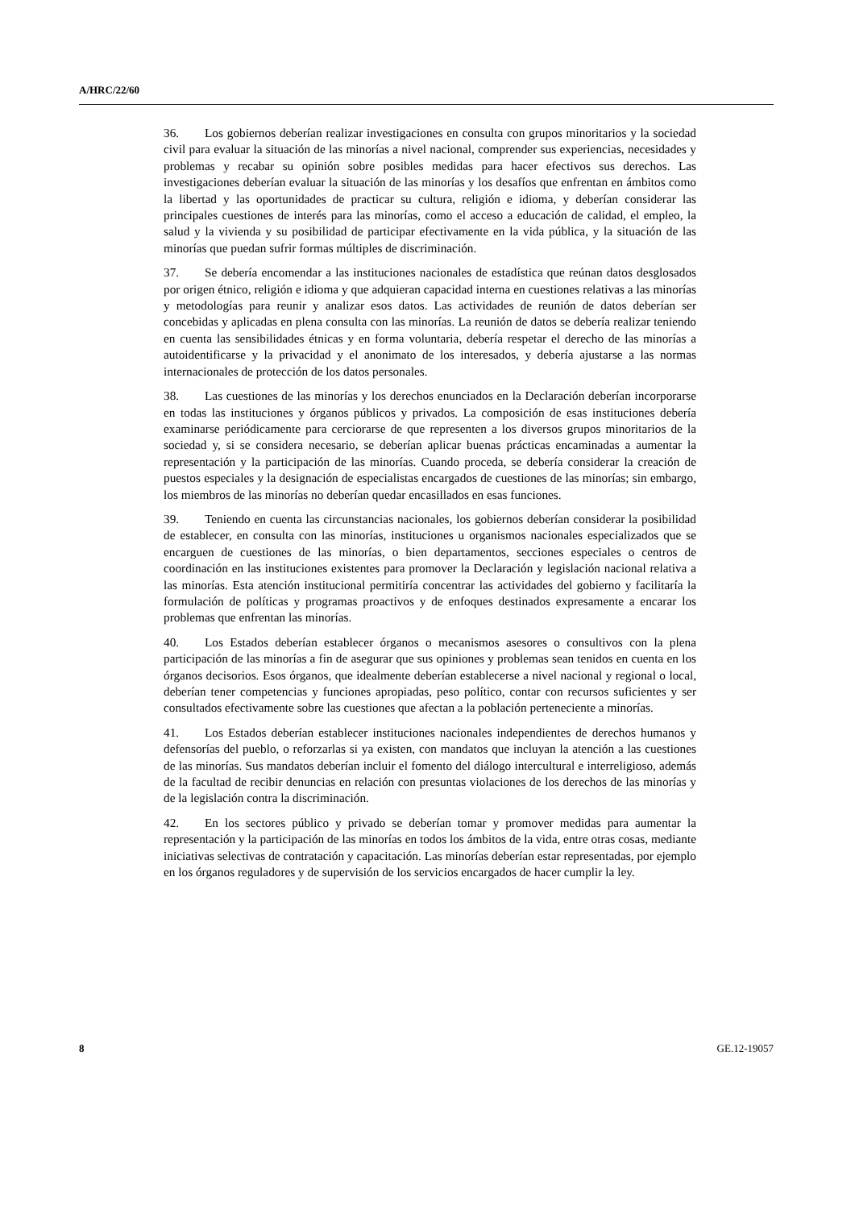A/HRC/22/60
36. Los gobiernos deberían realizar investigaciones en consulta con grupos minoritarios y la sociedad civil para evaluar la situación de las minorías a nivel nacional, comprender sus experiencias, necesidades y problemas y recabar su opinión sobre posibles medidas para hacer efectivos sus derechos. Las investigaciones deberían evaluar la situación de las minorías y los desafíos que enfrentan en ámbitos como la libertad y las oportunidades de practicar su cultura, religión e idioma, y deberían considerar las principales cuestiones de interés para las minorías, como el acceso a educación de calidad, el empleo, la salud y la vivienda y su posibilidad de participar efectivamente en la vida pública, y la situación de las minorías que puedan sufrir formas múltiples de discriminación.
37. Se debería encomendar a las instituciones nacionales de estadística que reúnan datos desglosados por origen étnico, religión e idioma y que adquieran capacidad interna en cuestiones relativas a las minorías y metodologías para reunir y analizar esos datos. Las actividades de reunión de datos deberían ser concebidas y aplicadas en plena consulta con las minorías. La reunión de datos se debería realizar teniendo en cuenta las sensibilidades étnicas y en forma voluntaria, debería respetar el derecho de las minorías a autoidentificarse y la privacidad y el anonimato de los interesados, y debería ajustarse a las normas internacionales de protección de los datos personales.
38. Las cuestiones de las minorías y los derechos enunciados en la Declaración deberían incorporarse en todas las instituciones y órganos públicos y privados. La composición de esas instituciones debería examinarse periódicamente para cerciorarse de que representen a los diversos grupos minoritarios de la sociedad y, si se considera necesario, se deberían aplicar buenas prácticas encaminadas a aumentar la representación y la participación de las minorías. Cuando proceda, se debería considerar la creación de puestos especiales y la designación de especialistas encargados de cuestiones de las minorías; sin embargo, los miembros de las minorías no deberían quedar encasillados en esas funciones.
39. Teniendo en cuenta las circunstancias nacionales, los gobiernos deberían considerar la posibilidad de establecer, en consulta con las minorías, instituciones u organismos nacionales especializados que se encarguen de cuestiones de las minorías, o bien departamentos, secciones especiales o centros de coordinación en las instituciones existentes para promover la Declaración y legislación nacional relativa a las minorías. Esta atención institucional permitiría concentrar las actividades del gobierno y facilitaría la formulación de políticas y programas proactivos y de enfoques destinados expresamente a encarar los problemas que enfrentan las minorías.
40. Los Estados deberían establecer órganos o mecanismos asesores o consultivos con la plena participación de las minorías a fin de asegurar que sus opiniones y problemas sean tenidos en cuenta en los órganos decisorios. Esos órganos, que idealmente deberían establecerse a nivel nacional y regional o local, deberían tener competencias y funciones apropiadas, peso político, contar con recursos suficientes y ser consultados efectivamente sobre las cuestiones que afectan a la población perteneciente a minorías.
41. Los Estados deberían establecer instituciones nacionales independientes de derechos humanos y defensorías del pueblo, o reforzarlas si ya existen, con mandatos que incluyan la atención a las cuestiones de las minorías. Sus mandatos deberían incluir el fomento del diálogo intercultural e interreligioso, además de la facultad de recibir denuncias en relación con presuntas violaciones de los derechos de las minorías y de la legislación contra la discriminación.
42. En los sectores público y privado se deberían tomar y promover medidas para aumentar la representación y la participación de las minorías en todos los ámbitos de la vida, entre otras cosas, mediante iniciativas selectivas de contratación y capacitación. Las minorías deberían estar representadas, por ejemplo en los órganos reguladores y de supervisión de los servicios encargados de hacer cumplir la ley.
8 GE.12-19057